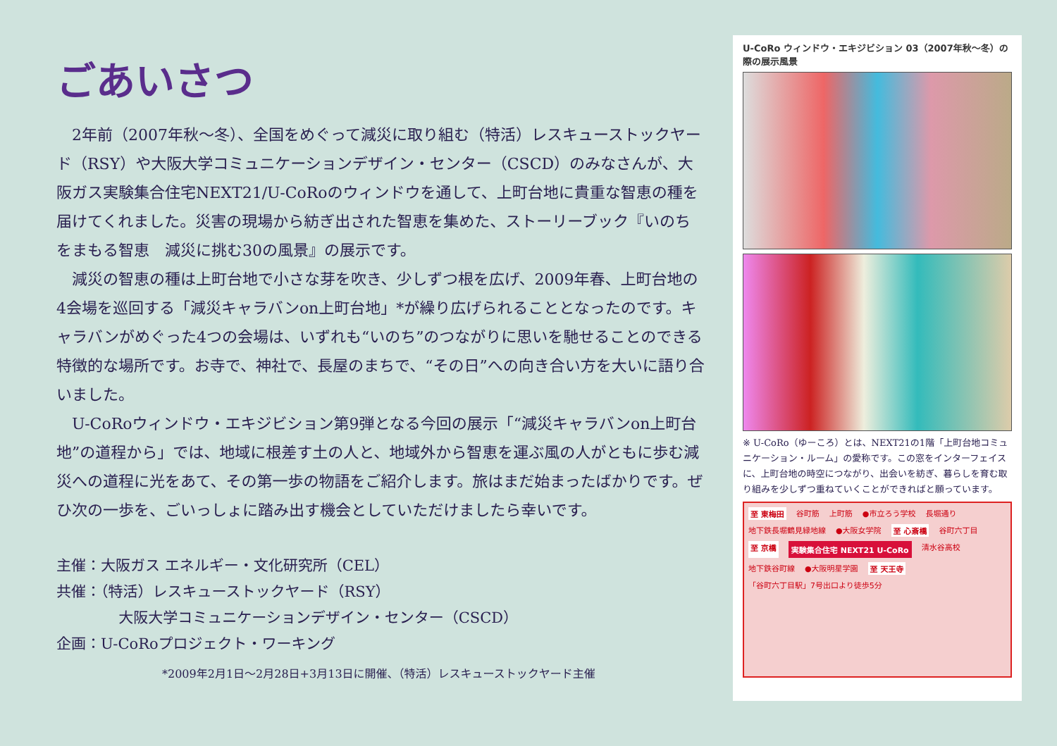ごあいさつ
2年前（2007年秋〜冬）、全国をめぐって減災に取り組む（特活）レスキューストックヤード（RSY）や大阪大学コミュニケーションデザイン・センター（CSCD）のみなさんが、大阪ガス実験集合住宅NEXT21/U-CoRoのウィンドウを通して、上町台地に貴重な智恵の種を届けてくれました。災害の現場から紡ぎ出された智恵を集めた、ストーリーブック『いのちをまもる智恵　減災に挑む30の風景』の展示です。
減災の智恵の種は上町台地で小さな芽を吹き、少しずつ根を広げ、2009年春、上町台地の4会場を巡回する「減災キャラバンon上町台地」*が繰り広げられることとなったのです。キャラバンがめぐった4つの会場は、いずれも“いのち”のつながりに思いを馳せることのできる特徴的な場所です。お寺で、神社で、長屋のまちで、“その日”への向き合い方を大いに語り合いました。
U-CoRoウィンドウ・エキジビション第9弾となる今回の展示「“減災キャラバンon上町台地”の道程から」では、地域に根差す土の人と、地域外から智恵を運ぶ風の人がともに歩む減災への道程に光をあて、その第一歩の物語をご紹介します。旅はまだ始まったばかりです。ぜひ次の一歩を、ごいっしょに踏み出す機会としていただけましたら幸いです。
主催：大阪ガス エネルギー・文化研究所（CEL）
共催：（特活）レスキューストックヤード（RSY）
大阪大学コミュニケーションデザイン・センター（CSCD）
企画：U-CoRoプロジェクト・ワーキング
*2009年2月1日〜2月28日+3月13日に開催、（特活）レスキューストックヤード主催
U-CoRo ウィンドウ・エキジビション 03（2007年秋〜冬）の際の展示風景
※ U-CoRo（ゆーころ）とは、NEXT21の1階「上町台地コミュニケーション・ルーム」の愛称です。この窓をインターフェイスに、上町台地の時空につながり、出会いを紡ぎ、暮らしを育む取り組みを少しずつ重ねていくことができればと願っています。
至 東梅田 谷町筋 上町筋 ●市立ろう学校 長堀通り 地下鉄長堀鶴見緑地線 ●大阪女学院 至 心斎橋 谷町六丁目 至 京橋 実験集合住宅 NEXT21 U-CoRo 清水谷高校 地下鉄谷町線 ●大阪明星学園 至 天王寺 「谷町六丁目駅」7号出口より徒歩5分